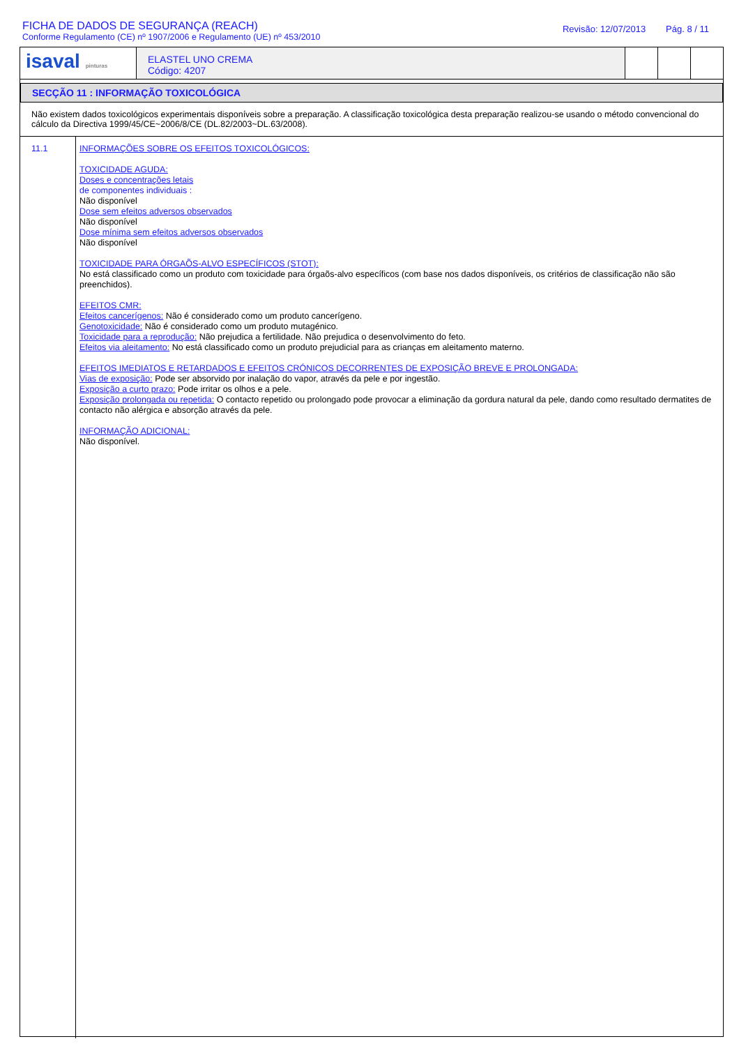FICHA DE DADOS DE SEGURANÇA (REACH)
Conforme Regulamento (CE) nº 1907/2006 e Regulamento (UE) nº 453/2010
Revisão: 12/07/2013 Pág. 8 / 11
isaval pinturas
ELASTEL UNO CREMA
Código: 4207
SECÇÃO 11 : INFORMAÇÃO TOXICOLÓGICA
Não existem dados toxicológicos experimentais disponíveis sobre a preparação. A classificação toxicológica desta preparação realizou-se usando o método convencional do cálculo da Directiva 1999/45/CE~2006/8/CE (DL.82/2003~DL.63/2008).
11.1
INFORMAÇÕES SOBRE OS EFEITOS TOXICOLÓGICOS:
TOXICIDADE AGUDA:
Doses e concentrações letais
de componentes individuais :
Não disponível
Dose sem efeitos adversos observados
Não disponível
Dose mínima sem efeitos adversos observados
Não disponível
TOXICIDADE PARA ÓRGAÕS-ALVO ESPECÍFICOS (STOT):
No está classificado como un produto com toxicidade para órgaõs-alvo específicos (com base nos dados disponíveis, os critérios de classificação não são preenchidos).
EFEITOS CMR:
Efeitos cancerígenos: Não é considerado como um produto cancerígeno.
Genotoxicidade: Não é considerado como um produto mutagénico.
Toxicidade para a reprodução: Não prejudica a fertilidade. Não prejudica o desenvolvimento do feto.
Efeitos via aleitamento: No está classificado como un produto prejudicial para as crianças em aleitamento materno.
EFEITOS IMEDIATOS E RETARDADOS E EFEITOS CRÓNICOS DECORRENTES DE EXPOSIÇÃO BREVE E PROLONGADA:
Vias de exposição: Pode ser absorvido por inalação do vapor, através da pele e por ingestão.
Exposição a curto prazo: Pode irritar os olhos e a pele.
Exposição prolongada ou repetida: O contacto repetido ou prolongado pode provocar a eliminação da gordura natural da pele, dando como resultado dermatites de contacto não alérgica e absorção através da pele.
INFORMAÇÃO ADICIONAL:
Não disponível.